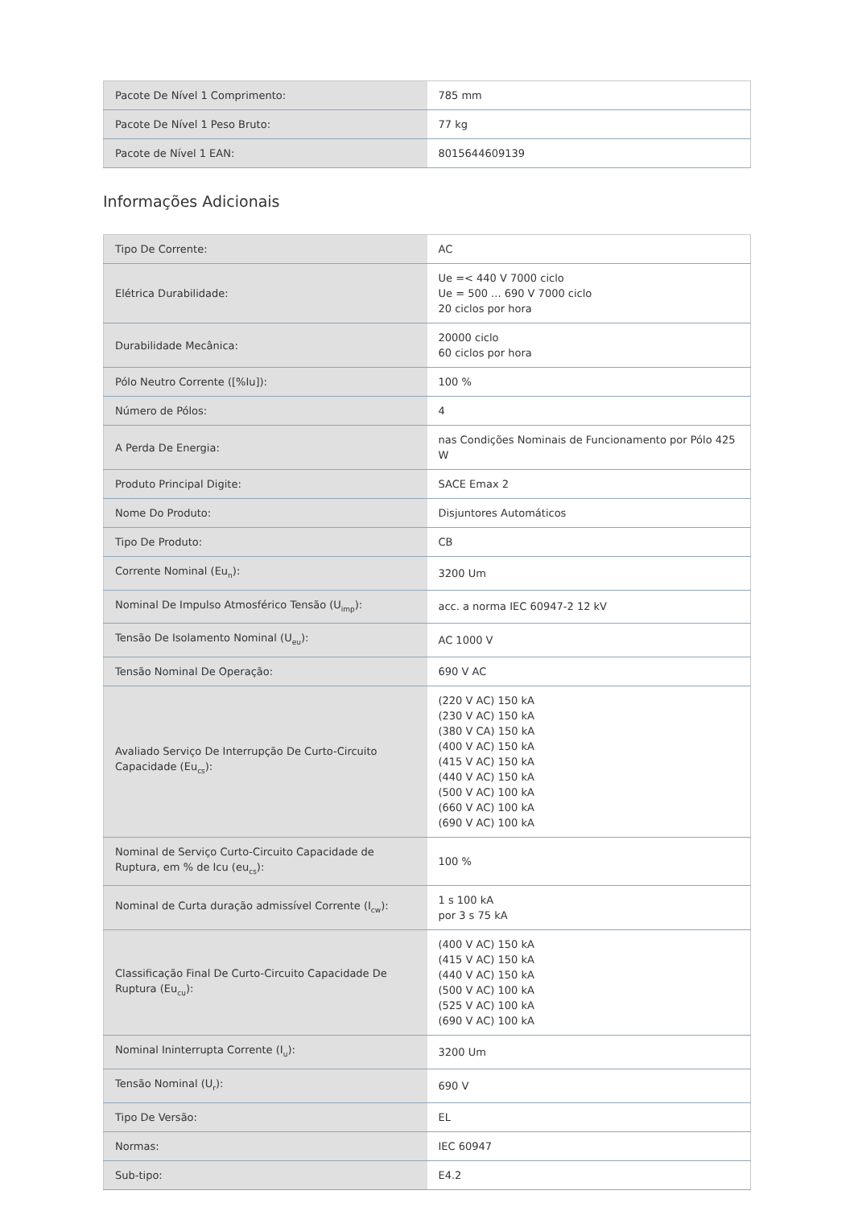| Pacote De Nível 1 Comprimento: | 785 mm |
| Pacote De Nível 1 Peso Bruto: | 77 kg |
| Pacote de Nível 1 EAN: | 8015644609139 |
Informações Adicionais
| Tipo De Corrente: | AC |
| Elétrica Durabilidade: | Ue =< 440 V 7000 ciclo Ue = 500 ... 690 V 7000 ciclo 20 ciclos por hora |
| Durabilidade Mecânica: | 20000 ciclo 60 ciclos por hora |
| Pólo Neutro Corrente ([%Iu]): | 100 % |
| Número de Pólos: | 4 |
| A Perda De Energia: | nas Condições Nominais de Funcionamento por Pólo 425 W |
| Produto Principal Digite: | SACE Emax 2 |
| Nome Do Produto: | Disjuntores Automáticos |
| Tipo De Produto: | CB |
| Corrente Nominal (Eu<sub>n</sub>): | 3200 Um |
| Nominal De Impulso Atmosférico Tensão (U<sub>imp</sub>): | acc. a norma IEC 60947-2 12 kV |
| Tensão De Isolamento Nominal (U<sub>eu</sub>): | AC 1000 V |
| Tensão Nominal De Operação: | 690 V AC |
| Avaliado Serviço De Interrupção De Curto-Circuito Capacidade (Eu<sub>cs</sub>): | (220 V AC) 150 kA (230 V AC) 150 kA (380 V CA) 150 kA (400 V AC) 150 kA (415 V AC) 150 kA (440 V AC) 150 kA (500 V AC) 100 kA (660 V AC) 100 kA (690 V AC) 100 kA |
| Nominal de Serviço Curto-Circuito Capacidade de Ruptura, em % de Icu (eu<sub>cs</sub>): | 100 % |
| Nominal de Curta duração admissível Corrente (I<sub>cw</sub>): | 1 s 100 kA por 3 s 75 kA |
| Classificação Final De Curto-Circuito Capacidade De Ruptura (Eu<sub>cu</sub>): | (400 V AC) 150 kA (415 V AC) 150 kA (440 V AC) 150 kA (500 V AC) 100 kA (525 V AC) 100 kA (690 V AC) 100 kA |
| Nominal Ininterrupta Corrente (I<sub>u</sub>): | 3200 Um |
| Tensão Nominal (U<sub>r</sub>): | 690 V |
| Tipo De Versão: | EL |
| Normas: | IEC 60947 |
| Sub-tipo: | E4.2 |